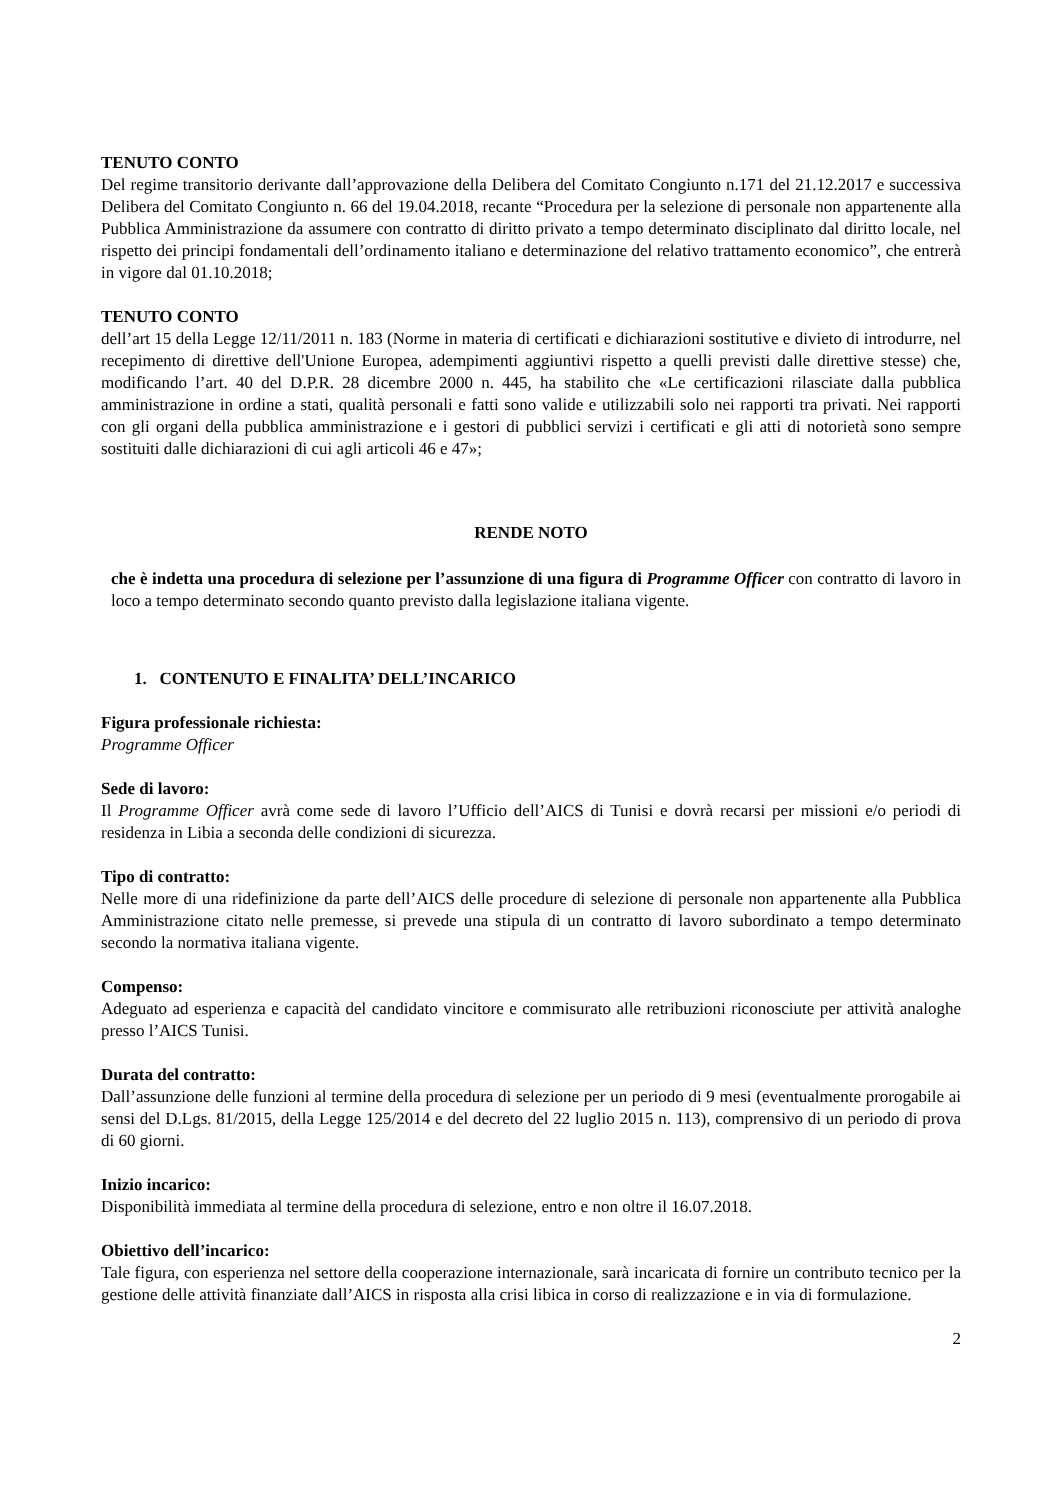TENUTO CONTO
Del regime transitorio derivante dall’approvazione della Delibera del Comitato Congiunto n.171 del 21.12.2017 e successiva Delibera del Comitato Congiunto n. 66 del 19.04.2018, recante “Procedura per la selezione di personale non appartenente alla Pubblica Amministrazione da assumere con contratto di diritto privato a tempo determinato disciplinato dal diritto locale, nel rispetto dei principi fondamentali dell’ordinamento italiano e determinazione del relativo trattamento economico”, che entrerà in vigore dal 01.10.2018;
TENUTO CONTO
dell’art 15 della Legge 12/11/2011 n. 183 (Norme in materia di certificati e dichiarazioni sostitutive e divieto di introdurre, nel recepimento di direttive dell'Unione Europea, adempimenti aggiuntivi rispetto a quelli previsti dalle direttive stesse) che, modificando l’art. 40 del D.P.R. 28 dicembre 2000 n. 445, ha stabilito che «Le certificazioni rilasciate dalla pubblica amministrazione in ordine a stati, qualità personali e fatti sono valide e utilizzabili solo nei rapporti tra privati. Nei rapporti con gli organi della pubblica amministrazione e i gestori di pubblici servizi i certificati e gli atti di notorietà sono sempre sostituiti dalle dichiarazioni di cui agli articoli 46 e 47»;
RENDE NOTO
che è indetta una procedura di selezione per l’assunzione di una figura di Programme Officer con contratto di lavoro in loco a tempo determinato secondo quanto previsto dalla legislazione italiana vigente.
1. CONTENUTO E FINALITA’ DELL’INCARICO
Figura professionale richiesta:
Programme Officer
Sede di lavoro:
Il Programme Officer avrà come sede di lavoro l’Ufficio dell’AICS di Tunisi e dovrà recarsi per missioni e/o periodi di residenza in Libia a seconda delle condizioni di sicurezza.
Tipo di contratto:
Nelle more di una ridefinizione da parte dell’AICS delle procedure di selezione di personale non appartenente alla Pubblica Amministrazione citato nelle premesse, si prevede una stipula di un contratto di lavoro subordinato a tempo determinato secondo la normativa italiana vigente.
Compenso:
Adeguato ad esperienza e capacità del candidato vincitore e commisurato alle retribuzioni riconosciute per attività analoghe presso l’AICS Tunisi.
Durata del contratto:
Dall’assunzione delle funzioni al termine della procedura di selezione per un periodo di 9 mesi (eventualmente prorogabile ai sensi del D.Lgs. 81/2015, della Legge 125/2014 e del decreto del 22 luglio 2015 n. 113), comprensivo di un periodo di prova di 60 giorni.
Inizio incarico:
Disponibilità immediata al termine della procedura di selezione, entro e non oltre il 16.07.2018.
Obiettivo dell’incarico:
Tale figura, con esperienza nel settore della cooperazione internazionale, sarà incaricata di fornire un contributo tecnico per la gestione delle attività finanziate dall’AICS in risposta alla crisi libica in corso di realizzazione e in via di formulazione.
2